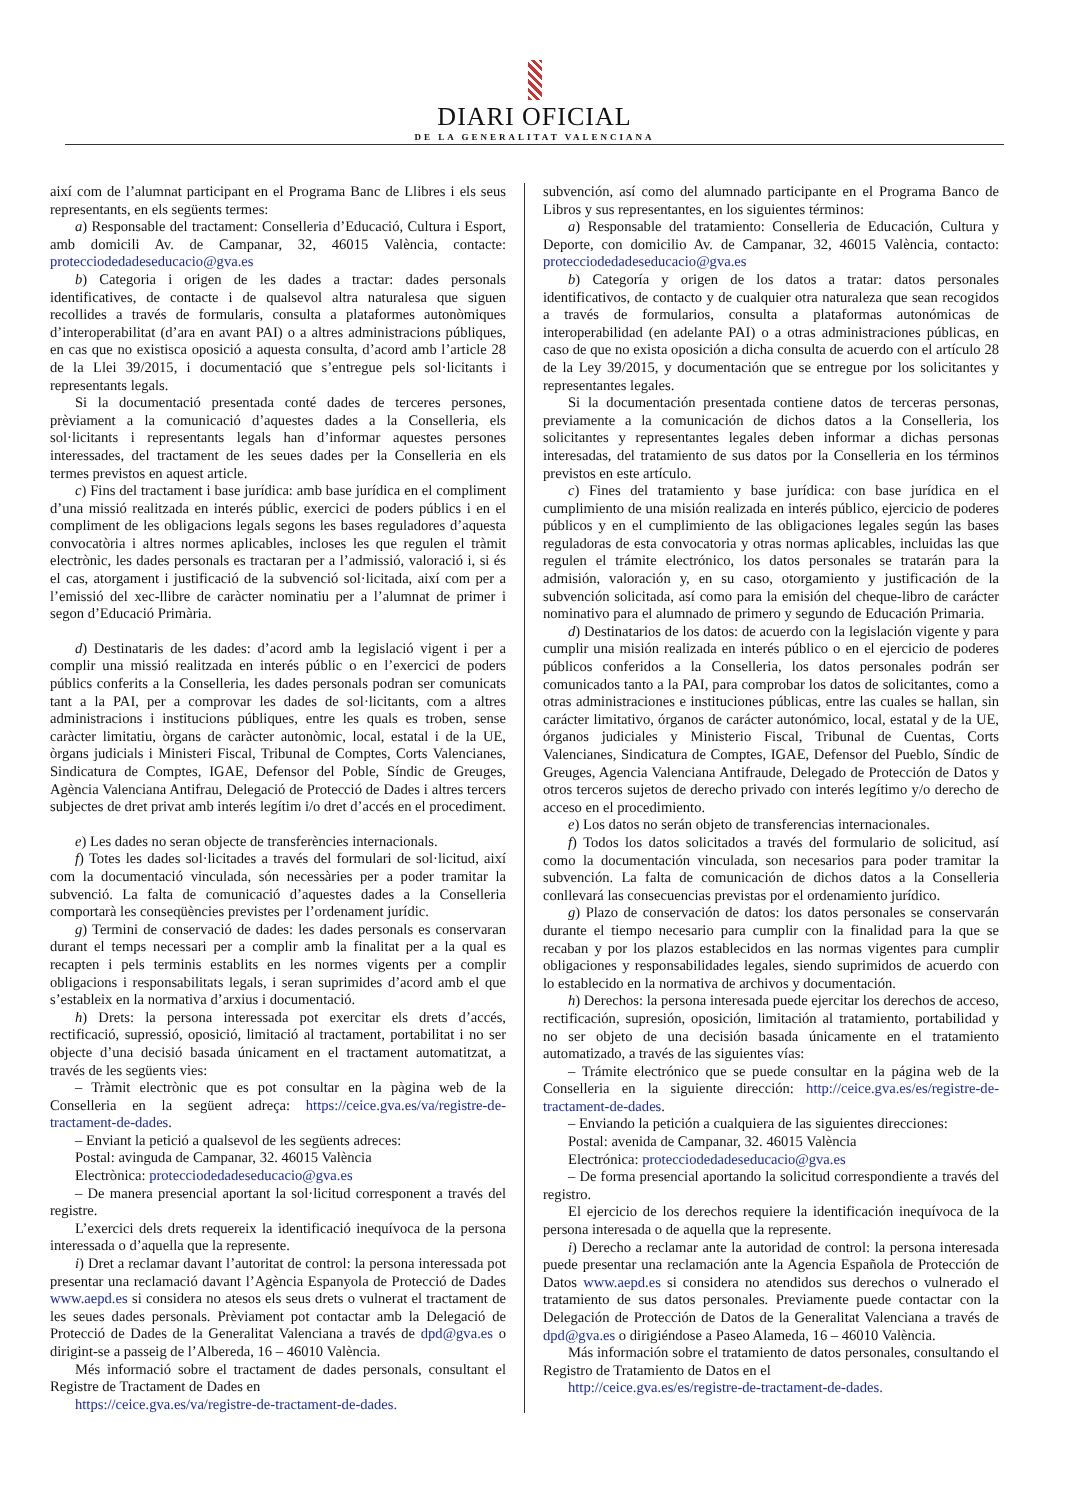DIARI OFICIAL
DE LA GENERALITAT VALENCIANA
així com de l’alumnat participant en el Programa Banc de Llibres i els seus representants, en els següents termes:
a) Responsable del tractament: Conselleria d’Educació, Cultura i Esport, amb domicili Av. de Campanar, 32, 46015 València, contacte: protecciodedadeseducacio@gva.es
b) Categoria i origen de les dades a tractar: dades personals identificatives, de contacte i de qualsevol altra naturalesa que siguen recollides a través de formularis, consulta a plataformes autonòmiques d’interoperabilitat (d’ara en avant PAI) o a altres administracions públiques, en cas que no existisca oposició a aquesta consulta, d’acord amb l’article 28 de la Llei 39/2015, i documentació que s’entregue pels sol·licitants i representants legals.
Si la documentació presentada conté dades de terceres persones, prèviament a la comunicació d’aquestes dades a la Conselleria, els sol·licitants i representants legals han d’informar aquestes persones interessades, del tractament de les seues dades per la Conselleria en els termes previstos en aquest article.
c) Fins del tractament i base jurídica: amb base jurídica en el compliment d’una missió realitzada en interés públic, exercici de poders públics i en el compliment de les obligacions legals segons les bases reguladores d’aquesta convocatòria i altres normes aplicables, incloses les que regulen el tràmit electrònic, les dades personals es tractaran per a l’admissió, valoració i, si és el cas, atorgament i justificació de la subvenció sol·licitada, així com per a l’emissió del xec-llibre de caràcter nominatiu per a l’alumnat de primer i segon d’Educació Primària.
d) Destinataris de les dades: d’acord amb la legislació vigent i per a complir una missió realitzada en interés públic o en l’exercici de poders públics conferits a la Conselleria, les dades personals podran ser comunicats tant a la PAI, per a comprovar les dades de sol·licitants, com a altres administracions i institucions públiques, entre les quals es troben, sense caràcter limitatiu, òrgans de caràcter autonòmic, local, estatal i de la UE, òrgans judicials i Ministeri Fiscal, Tribunal de Comptes, Corts Valencianes, Sindicatura de Comptes, IGAE, Defensor del Poble, Síndic de Greuges, Agència Valenciana Antifrau, Delegació de Protecció de Dades i altres tercers subjectes de dret privat amb interés legítim i/o dret d’accés en el procediment.
e) Les dades no seran objecte de transferències internacionals.
f) Totes les dades sol·licitades a través del formulari de sol·licitud, així com la documentació vinculada, són necessàries per a poder tramitar la subvenció. La falta de comunicació d’aquestes dades a la Conselleria comportarà les conseqüències previstes per l’ordenament jurídic.
g) Termini de conservació de dades: les dades personals es conservaran durant el temps necessari per a complir amb la finalitat per a la qual es recapten i pels terminis establits en les normes vigents per a complir obligacions i responsabilitats legals, i seran suprimides d’acord amb el que s’estableix en la normativa d’arxius i documentació.
h) Drets: la persona interessada pot exercitar els drets d’accés, rectificació, supressió, oposició, limitació al tractament, portabilitat i no ser objecte d’una decisió basada únicament en el tractament automatitzat, a través de les següents vies:
– Tràmit electrònic que es pot consultar en la pàgina web de la Conselleria en la següent adreça: https://ceice.gva.es/va/registre-de-tractament-de-dades.
– Enviant la petició a qualsevol de les següents adreces:
Postal: avinguda de Campanar, 32. 46015 València
Electrònica: protecciodedadeseducacio@gva.es
– De manera presencial aportant la sol·licitud corresponent a través del registre.
L’exercici dels drets requereix la identificació inequívoca de la persona interessada o d’aquella que la represente.
i) Dret a reclamar davant l’autoritat de control: la persona interessada pot presentar una reclamació davant l’Agència Espanyola de Protecció de Dades www.aepd.es si considera no atesos els seus drets o vulnerat el tractament de les seues dades personals. Prèviament pot contactar amb la Delegació de Protecció de Dades de la Generalitat Valenciana a través de dpd@gva.es o dirigint-se a passeig de l’Albereda, 16 – 46010 València.
Més informació sobre el tractament de dades personals, consultant el Registre de Tractament de Dades en
https://ceice.gva.es/va/registre-de-tractament-de-dades.
subvención, así como del alumnado participante en el Programa Banco de Libros y sus representantes, en los siguientes términos:
a) Responsable del tratamiento: Conselleria de Educación, Cultura y Deporte, con domicilio Av. de Campanar, 32, 46015 València, contacto: protecciodedadeseducacio@gva.es
b) Categoría y origen de los datos a tratar: datos personales identificativos, de contacto y de cualquier otra naturaleza que sean recogidos a través de formularios, consulta a plataformas autonómicas de interoperabilidad (en adelante PAI) o a otras administraciones públicas, en caso de que no exista oposición a dicha consulta de acuerdo con el artículo 28 de la Ley 39/2015, y documentación que se entregue por los solicitantes y representantes legales.
Si la documentación presentada contiene datos de terceras personas, previamente a la comunicación de dichos datos a la Conselleria, los solicitantes y representantes legales deben informar a dichas personas interesadas, del tratamiento de sus datos por la Conselleria en los términos previstos en este artículo.
c) Fines del tratamiento y base jurídica: con base jurídica en el cumplimiento de una misión realizada en interés público, ejercicio de poderes públicos y en el cumplimiento de las obligaciones legales según las bases reguladoras de esta convocatoria y otras normas aplicables, incluidas las que regulen el trámite electrónico, los datos personales se tratarán para la admisión, valoración y, en su caso, otorgamiento y justificación de la subvención solicitada, así como para la emisión del cheque-libro de carácter nominativo para el alumnado de primero y segundo de Educación Primaria.
d) Destinatarios de los datos: de acuerdo con la legislación vigente y para cumplir una misión realizada en interés público o en el ejercicio de poderes públicos conferidos a la Conselleria, los datos personales podrán ser comunicados tanto a la PAI, para comprobar los datos de solicitantes, como a otras administraciones e instituciones públicas, entre las cuales se hallan, sin carácter limitativo, órganos de carácter autonómico, local, estatal y de la UE, órganos judiciales y Ministerio Fiscal, Tribunal de Cuentas, Corts Valencianes, Sindicatura de Comptes, IGAE, Defensor del Pueblo, Síndic de Greuges, Agencia Valenciana Antifraude, Delegado de Protección de Datos y otros terceros sujetos de derecho privado con interés legítimo y/o derecho de acceso en el procedimiento.
e) Los datos no serán objeto de transferencias internacionales.
f) Todos los datos solicitados a través del formulario de solicitud, así como la documentación vinculada, son necesarios para poder tramitar la subvención. La falta de comunicación de dichos datos a la Conselleria conllevará las consecuencias previstas por el ordenamiento jurídico.
g) Plazo de conservación de datos: los datos personales se conservarán durante el tiempo necesario para cumplir con la finalidad para la que se recaban y por los plazos establecidos en las normas vigentes para cumplir obligaciones y responsabilidades legales, siendo suprimidos de acuerdo con lo establecido en la normativa de archivos y documentación.
h) Derechos: la persona interesada puede ejercitar los derechos de acceso, rectificación, supresión, oposición, limitación al tratamiento, portabilidad y no ser objeto de una decisión basada únicamente en el tratamiento automatizado, a través de las siguientes vías:
– Trámite electrónico que se puede consultar en la página web de la Conselleria en la siguiente dirección: http://ceice.gva.es/es/registre-de-tractament-de-dades.
– Enviando la petición a cualquiera de las siguientes direcciones:
Postal: avenida de Campanar, 32. 46015 València
Electrónica: protecciodedadeseducacio@gva.es
– De forma presencial aportando la solicitud correspondiente a través del registro.
El ejercicio de los derechos requiere la identificación inequívoca de la persona interesada o de aquella que la represente.
i) Derecho a reclamar ante la autoridad de control: la persona interesada puede presentar una reclamación ante la Agencia Española de Protección de Datos www.aepd.es si considera no atendidos sus derechos o vulnerado el tratamiento de sus datos personales. Previamente puede contactar con la Delegación de Protección de Datos de la Generalitat Valenciana a través de dpd@gva.es o dirigiéndose a Paseo Alameda, 16 – 46010 València.
Más información sobre el tratamiento de datos personales, consultando el Registro de Tratamiento de Datos en el
http://ceice.gva.es/es/registre-de-tractament-de-dades.